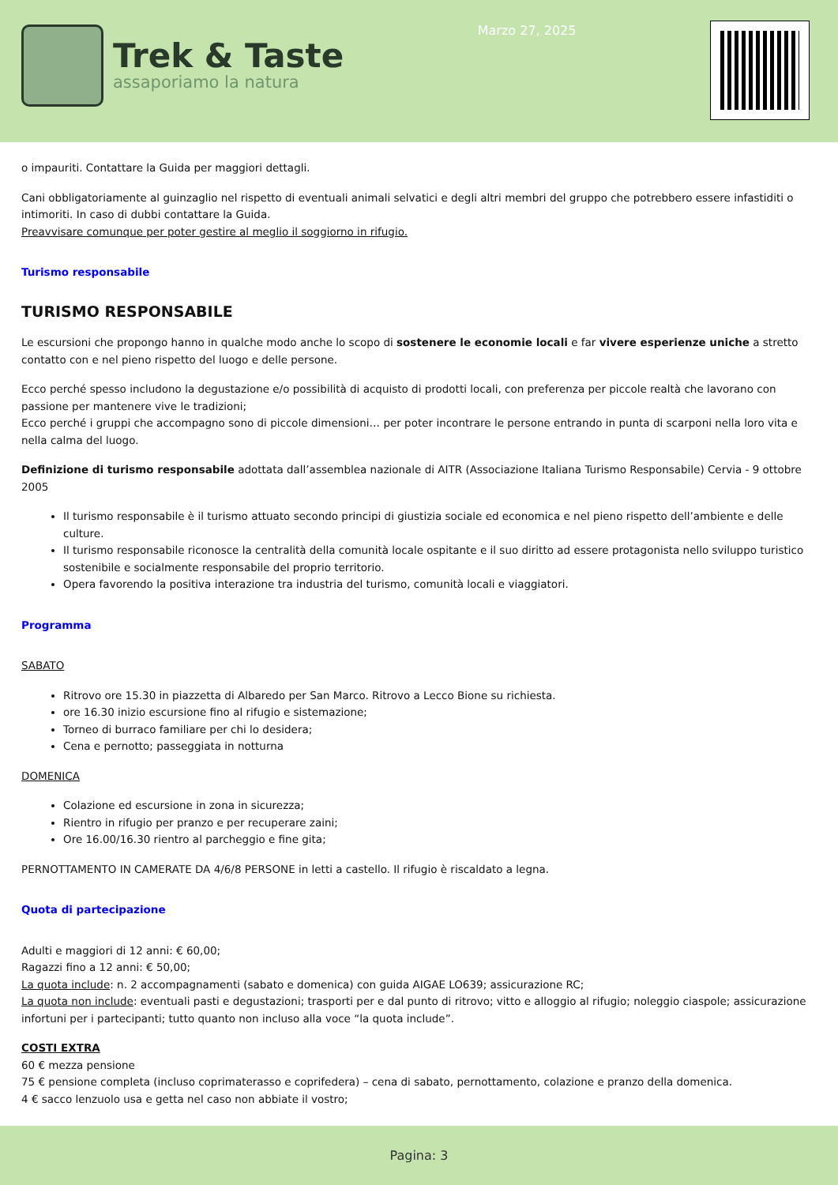Trek & Taste
assaporiamo la natura
Marzo 27, 2025
o impauriti. Contattare la Guida per maggiori dettagli.
Cani obbligatoriamente al guinzaglio nel rispetto di eventuali animali selvatici e degli altri membri del gruppo che potrebbero essere infastiditi o intimoriti. In caso di dubbi contattare la Guida.
Preavvisare comunque per poter gestire al meglio il soggiorno in rifugio.
Turismo responsabile
TURISMO RESPONSABILE
Le escursioni che propongo hanno in qualche modo anche lo scopo di sostenere le economie locali e far vivere esperienze uniche a stretto contatto con e nel pieno rispetto del luogo e delle persone.
Ecco perché spesso includono la degustazione e/o possibilità di acquisto di prodotti locali, con preferenza per piccole realtà che lavorano con passione per mantenere vive le tradizioni;
Ecco perché i gruppi che accompagno sono di piccole dimensioni… per poter incontrare le persone entrando in punta di scarponi nella loro vita e nella calma del luogo.
Definizione di turismo responsabile adottata dall’assemblea nazionale di AITR (Associazione Italiana Turismo Responsabile) Cervia - 9 ottobre 2005
Il turismo responsabile è il turismo attuato secondo principi di giustizia sociale ed economica e nel pieno rispetto dell’ambiente e delle culture.
Il turismo responsabile riconosce la centralità della comunità locale ospitante e il suo diritto ad essere protagonista nello sviluppo turistico sostenibile e socialmente responsabile del proprio territorio.
Opera favorendo la positiva interazione tra industria del turismo, comunità locali e viaggiatori.
Programma
SABATO
Ritrovo ore 15.30 in piazzetta di Albaredo per San Marco. Ritrovo a Lecco Bione su richiesta.
ore 16.30 inizio escursione fino al rifugio e sistemazione;
Torneo di burraco familiare per chi lo desidera;
Cena e pernotto; passeggiata in notturna
DOMENICA
Colazione ed escursione in zona in sicurezza;
Rientro in rifugio per pranzo e per recuperare zaini;
Ore 16.00/16.30 rientro al parcheggio e fine gita;
PERNOTTAMENTO IN CAMERATE DA 4/6/8 PERSONE in letti a castello. Il rifugio è riscaldato a legna.
Quota di partecipazione
Adulti e maggiori di 12 anni: € 60,00;
Ragazzi fino a 12 anni: € 50,00;
La quota include: n. 2 accompagnamenti (sabato e domenica) con guida AIGAE LO639; assicurazione RC;
La quota non include: eventuali pasti e degustazioni; trasporti per e dal punto di ritrovo; vitto e alloggio al rifugio; noleggio ciaspole; assicurazione infortuni per i partecipanti; tutto quanto non incluso alla voce “la quota include”.
COSTI EXTRA
60 € mezza pensione
75 € pensione completa (incluso coprimaterasso e coprifedera) – cena di sabato, pernottamento, colazione e pranzo della domenica.
4 € sacco lenzuolo usa e getta nel caso non abbiate il vostro;
Pagina: 3